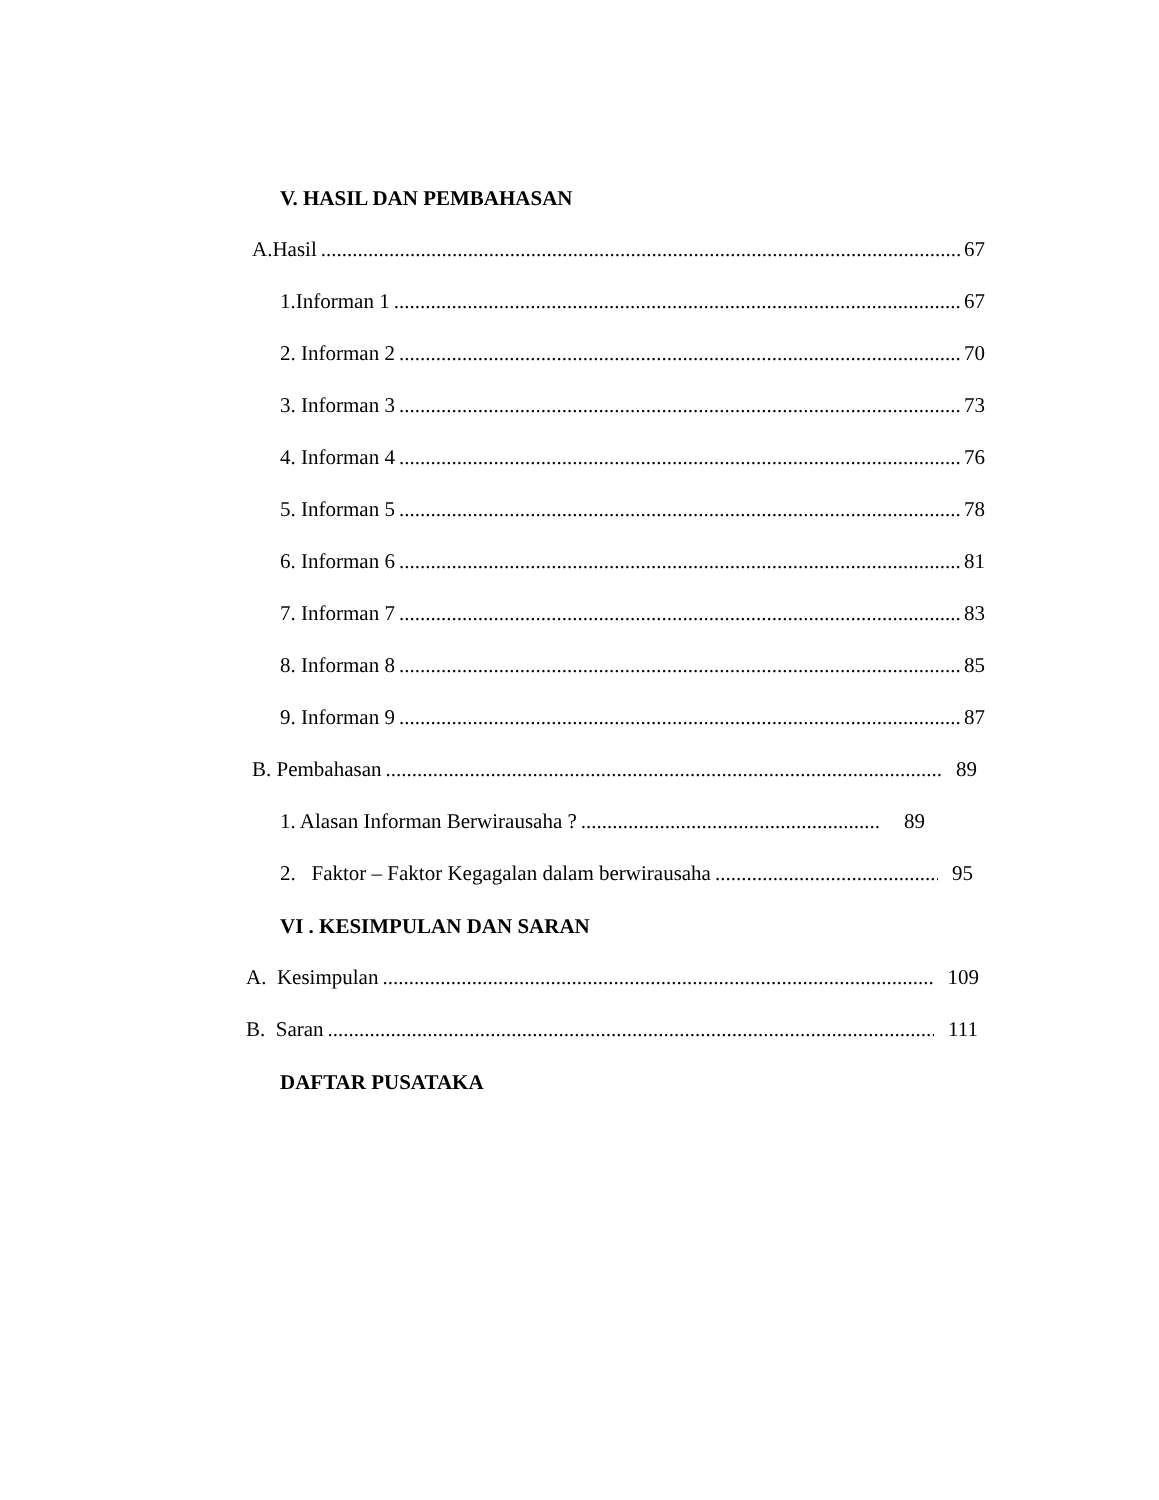V. HASIL DAN PEMBAHASAN
A.Hasil 67
1.Informan 1 67
2. Informan 2 70
3. Informan 3 73
4. Informan 4 76
5. Informan 5 78
6. Informan 6 81
7. Informan 7 83
8. Informan 8 85
9. Informan 9 87
B. Pembahasan 89
1. Alasan Informan Berwirausaha ? 89
2. Faktor – Faktor Kegagalan dalam berwirausaha 95
VI . KESIMPULAN DAN SARAN
A. Kesimpulan 109
B. Saran 111
DAFTAR PUSATAKA